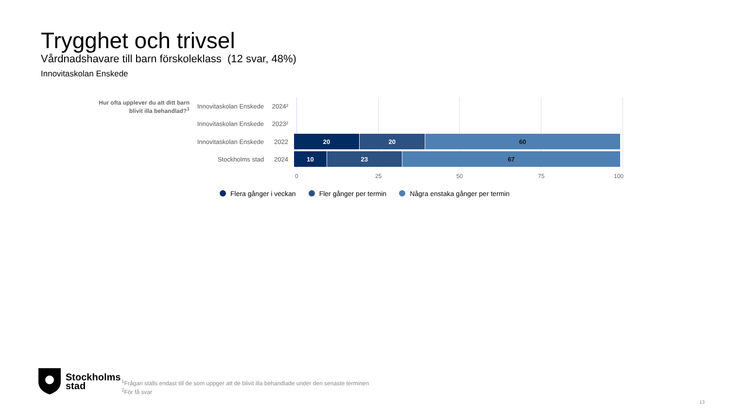Trygghet och trivsel
Vårdnadshavare till barn förskoleklass (12 svar, 48%)
Innovitaskolan Enskede
Hur ofta upplever du att ditt barn blivit illa behandlad?<sup>1</sup>
Innovitaskolan Enskede 2024²
Innovitaskolan Enskede 2023²
Innovitaskolan Enskede 2022
20 20 60
Stockholms stad 2024
10 23 67
0 25 50 75 100
Flera gånger i veckan Fler gånger per termin Några enstaka gånger per termin
Stockholms
stad
<sup>1</sup> Frågan ställs endast till de som uppger att de blivit illa behandlade under den senaste terminen
<sup>2</sup> För få svar
13